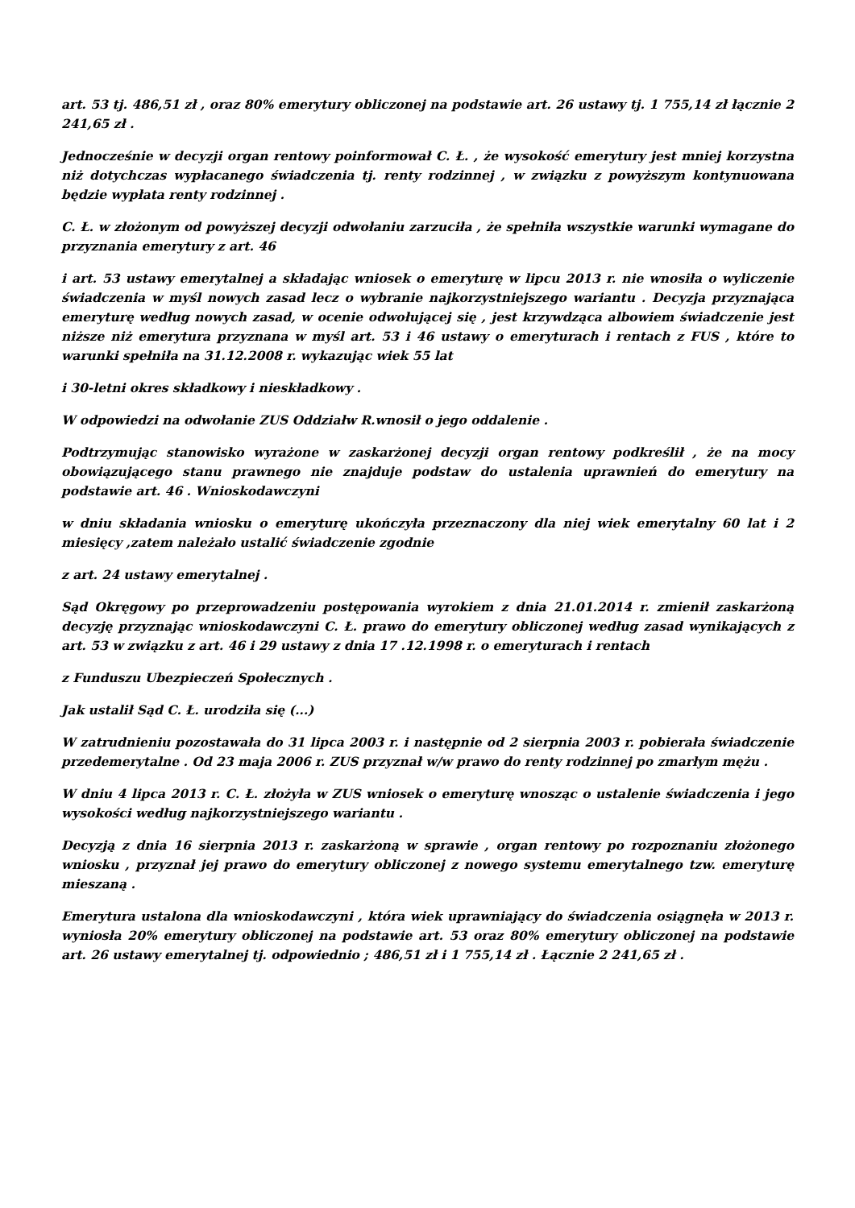art. 53 tj. 486,51 zł , oraz 80% emerytury obliczonej na podstawie art. 26 ustawy tj. 1 755,14 zł łącznie 2 241,65 zł .
Jednocześnie w decyzji organ rentowy poinformował C. Ł. , że wysokość emerytury jest mniej korzystna niż dotychczas wypłacanego świadczenia tj. renty rodzinnej , w związku z powyższym kontynuowana będzie wypłata renty rodzinnej .
C. Ł. w złożonym od powyższej decyzji odwołaniu zarzuciła , że spełniła wszystkie warunki wymagane do przyznania emerytury z art. 46
i art. 53 ustawy emerytalnej a składając wniosek o emeryturę w lipcu 2013 r. nie wnosiła o wyliczenie świadczenia w myśl nowych zasad lecz o wybranie najkorzystniejszego wariantu . Decyzja przyznająca emeryturę według nowych zasad, w ocenie odwołującej się , jest krzywdząca albowiem świadczenie jest niższe niż emerytura przyznana w myśl art. 53 i 46 ustawy o emeryturach i rentach z FUS , które to warunki spełniła na 31.12.2008 r. wykazując wiek 55 lat
i 30-letni okres składkowy i nieskładkowy .
W odpowiedzi na odwołanie ZUS Oddziałw R.wnosił o jego oddalenie .
Podtrzymując stanowisko wyrażone w zaskarżonej decyzji organ rentowy podkreślił , że na mocy obowiązującego stanu prawnego nie znajduje podstaw do ustalenia uprawnień do emerytury na podstawie art. 46 . Wnioskodawczyni
w dniu składania wniosku o emeryturę ukończyła przeznaczony dla niej wiek emerytalny 60 lat i 2 miesięcy ,zatem należało ustalić świadczenie zgodnie
z art. 24 ustawy emerytalnej .
Sąd Okręgowy po przeprowadzeniu postępowania wyrokiem z dnia 21.01.2014 r. zmienił zaskarżoną decyzję przyznając wnioskodawczyni C. Ł. prawo do emerytury obliczonej według zasad wynikających z art. 53 w związku z art. 46 i 29 ustawy z dnia 17 .12.1998 r. o emeryturach i rentach
z Funduszu Ubezpieczeń Społecznych .
Jak ustalił Sąd C. Ł. urodziła się (...)
W zatrudnieniu pozostawała do 31 lipca 2003 r. i następnie od 2 sierpnia 2003 r. pobierała świadczenie przedemerytalne . Od 23 maja 2006 r. ZUS przyznał w/w prawo do renty rodzinnej po zmarłym mężu .
W dniu 4 lipca 2013 r. C. Ł. złożyła w ZUS wniosek o emeryturę wnosząc o ustalenie świadczenia i jego wysokości według najkorzystniejszego wariantu .
Decyzją z dnia 16 sierpnia 2013 r. zaskarżoną w sprawie , organ rentowy po rozpoznaniu złożonego wniosku , przyznał jej prawo do emerytury obliczonej z nowego systemu emerytalnego tzw. emeryturę mieszaną .
Emerytura ustalona dla wnioskodawczyni , która wiek uprawniający do świadczenia osiągnęła w 2013 r. wyniosła 20% emerytury obliczonej na podstawie art. 53 oraz 80% emerytury obliczonej na podstawie art. 26 ustawy emerytalnej tj. odpowiednio ; 486,51 zł i 1 755,14 zł . Łącznie 2 241,65 zł .